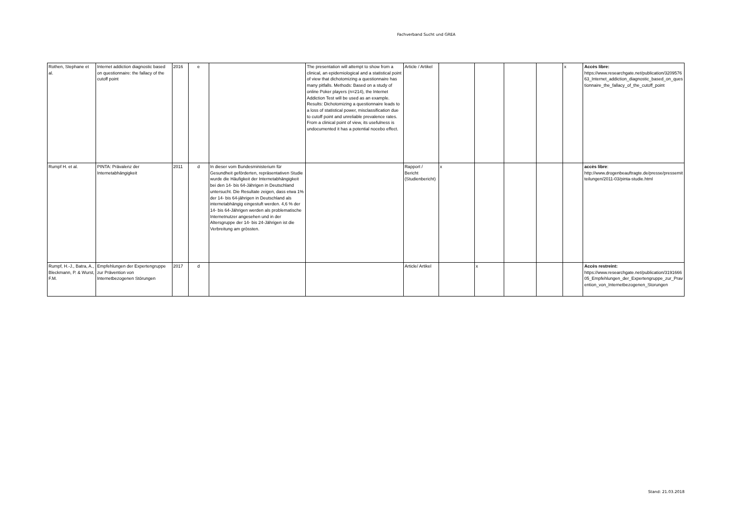Fachverband Sucht und GREA
| Rothen, Stephane et al. | Internet addiction diagnostic based on questionnaire: the fallacy of the cutoff point | 2016 | e | | The presentation will attempt to show from a clinical, an epidemiological and a statistical point of view that dichotomizing a questionnaire has many pitfalls. Methods: Based on a study of online Poker players (n=214), the Internet Addiction Test will be used as an example. Results: Dichotomizing a questionnaire leads to a loss of statistical power, misclassification due to cutoff point and unreliable prevalence rates. From a clinical point of view, its usefulness is undocumented it has a potential nocebo effect. | Article / Artikel | | | | | x | Accès libre: https://www.researchgate.net/publication/320957663_Internet_addiction_diagnostic_based_on_questionnaire_the_fallacy_of_the_cutoff_point |
| Rumpf H. et al. | PINTA: Prävalenz der Internetabhängigkeit | 2011 | d | In dieser vom Bundesministerium für Gesundheit geförderten, repräsentativen Studie wurde die Häufigkeit der Internetabhängigkeit bei den 14- bis 64-Jährigen in Deutschland untersucht. Die Resultate zeigen, dass etwa 1% der 14- bis 64-jährigen in Deutschland als internetabhängig eingestuft werden. 4,6 % der 14- bis 64-Jährigen werden als problematische Internetnutzer angesehen und in der Altersgruppe der 14- bis 24-Jährigen ist die Verbreitung am grössten. | | Rapport / Bericht (Studienbericht) | x | | | | | accès libre : http://www.drogenbeauftragte.de/presse/pressemitteilungen/2011-03/pinta-studie.html |
| Rumpf, H.-J., Batra, A., Bleckmann, P. & Wurst, F.M. | Empfehlungen der Expertengruppe zur Prävention von Internetbezogenen Störungen | 2017 | d | | | Article/ Artikel | | x | | | | Accès restreint: https://www.researchgate.net/publication/319166605_Empfehlungen_der_Expertengruppe_zur_Pravention_von_Internetbezogenen_Storungen |
Stand: 21.03.2018